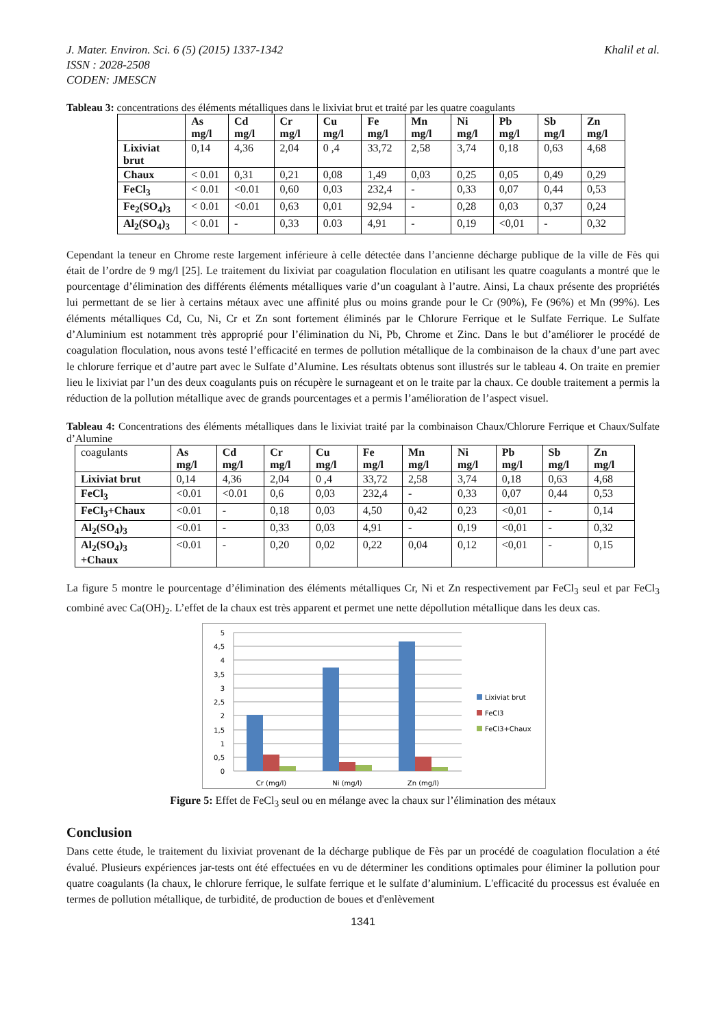J. Mater. Environ. Sci. 6 (5) (2015) 1337-1342
ISSN : 2028-2508
CODEN: JMESCN
Khalil et al.
Tableau 3: concentrations des éléments métalliques dans le lixiviat brut et traité par les quatre coagulants
| | As mg/l | Cd mg/l | Cr mg/l | Cu mg/l | Fe mg/l | Mn mg/l | Ni mg/l | Pb mg/l | Sb mg/l | Zn mg/l |
| --- | --- | --- | --- | --- | --- | --- | --- | --- | --- | --- |
| Lixiviat brut | 0,14 | 4,36 | 2,04 | 0 ,4 | 33,72 | 2,58 | 3,74 | 0,18 | 0,63 | 4,68 |
| Chaux | < 0.01 | 0,31 | 0,21 | 0,08 | 1,49 | 0,03 | 0,25 | 0,05 | 0,49 | 0,29 |
| FeCl<sub>3</sub> | < 0.01 | <0.01 | 0,60 | 0,03 | 232,4 | - | 0,33 | 0,07 | 0,44 | 0,53 |
| Fe<sub>2</sub>(SO<sub>4</sub>)<sub>3</sub> | < 0.01 | <0.01 | 0,63 | 0,01 | 92,94 | - | 0,28 | 0,03 | 0,37 | 0,24 |
| Al<sub>2</sub>(SO<sub>4</sub>)<sub>3</sub> | < 0.01 | - | 0,33 | 0.03 | 4,91 | - | 0,19 | <0,01 | - | 0,32 |
Cependant la teneur en Chrome reste largement inférieure à celle détectée dans l’ancienne décharge publique de la ville de Fès qui était de l’ordre de 9 mg/l [25]. Le traitement du lixiviat par coagulation floculation en utilisant les quatre coagulants a montré que le pourcentage d’élimination des différents éléments métalliques varie d’un coagulant à l’autre. Ainsi, La chaux présente des propriétés lui permettant de se lier à certains métaux avec une affinité plus ou moins grande pour le Cr (90%), Fe (96%) et Mn (99%). Les éléments métalliques Cd, Cu, Ni, Cr et Zn sont fortement éliminés par le Chlorure Ferrique et le Sulfate Ferrique. Le Sulfate d’Aluminium est notamment très approprié pour l’élimination du Ni, Pb, Chrome et Zinc. Dans le but d’améliorer le procédé de coagulation floculation, nous avons testé l’efficacité en termes de pollution métallique de la combinaison de la chaux d’une part avec le chlorure ferrique et d’autre part avec le Sulfate d’Alumine. Les résultats obtenus sont illustrés sur le tableau 4. On traite en premier lieu le lixiviat par l’un des deux coagulants puis on récupère le surnageant et on le traite par la chaux. Ce double traitement a permis la réduction de la pollution métallique avec de grands pourcentages et a permis l’amélioration de l’aspect visuel.
Tableau 4: Concentrations des éléments métalliques dans le lixiviat traité par la combinaison Chaux/Chlorure Ferrique et Chaux/Sulfate d’Alumine
| coagulants | As mg/l | Cd mg/l | Cr mg/l | Cu mg/l | Fe mg/l | Mn mg/l | Ni mg/l | Pb mg/l | Sb mg/l | Zn mg/l |
| Lixiviat brut | 0,14 | 4,36 | 2,04 | 0 ,4 | 33,72 | 2,58 | 3,74 | 0,18 | 0,63 | 4,68 |
| FeCl<sub>3</sub> | <0.01 | <0.01 | 0,6 | 0,03 | 232,4 | - | 0,33 | 0,07 | 0,44 | 0,53 |
| FeCl<sub>3</sub>+Chaux | <0.01 | - | 0,18 | 0,03 | 4,50 | 0,42 | 0,23 | <0,01 | - | 0,14 |
| Al<sub>2</sub>(SO<sub>4</sub>)<sub>3</sub> | <0.01 | - | 0,33 | 0,03 | 4,91 | - | 0,19 | <0,01 | - | 0,32 |
| Al<sub>2</sub>(SO<sub>4</sub>)<sub>3</sub> +Chaux | <0.01 | - | 0,20 | 0,02 | 0,22 | 0,04 | 0,12 | <0,01 | - | 0,15 |
La figure 5 montre le pourcentage d’élimination des éléments métalliques Cr, Ni et Zn respectivement par FeCl<sub>3</sub> seul et par FeCl<sub>3</sub> combiné avec Ca(OH)<sub>2</sub>. L’effet de la chaux est très apparent et permet une nette dépollution métallique dans les deux cas.
5
4,5
4
3,5
3
2,5
2
1,5
1
0,5
0
Cr (mg/l)
Ni (mg/l)
Zn (mg/l)
Lixiviat brut
FeCl3
FeCl3+Chaux
Figure 5: Effet de FeCl<sub>3</sub> seul ou en mélange avec la chaux sur l’élimination des métaux
Conclusion
Dans cette étude, le traitement du lixiviat provenant de la décharge publique de Fès par un procédé de coagulation floculation a été évalué. Plusieurs expériences jar-tests ont été effectuées en vu de déterminer les conditions optimales pour éliminer la pollution pour quatre coagulants (la chaux, le chlorure ferrique, le sulfate ferrique et le sulfate d’aluminium. L'efficacité du processus est évaluée en termes de pollution métallique, de turbidité, de production de boues et d'enlèvement
1341